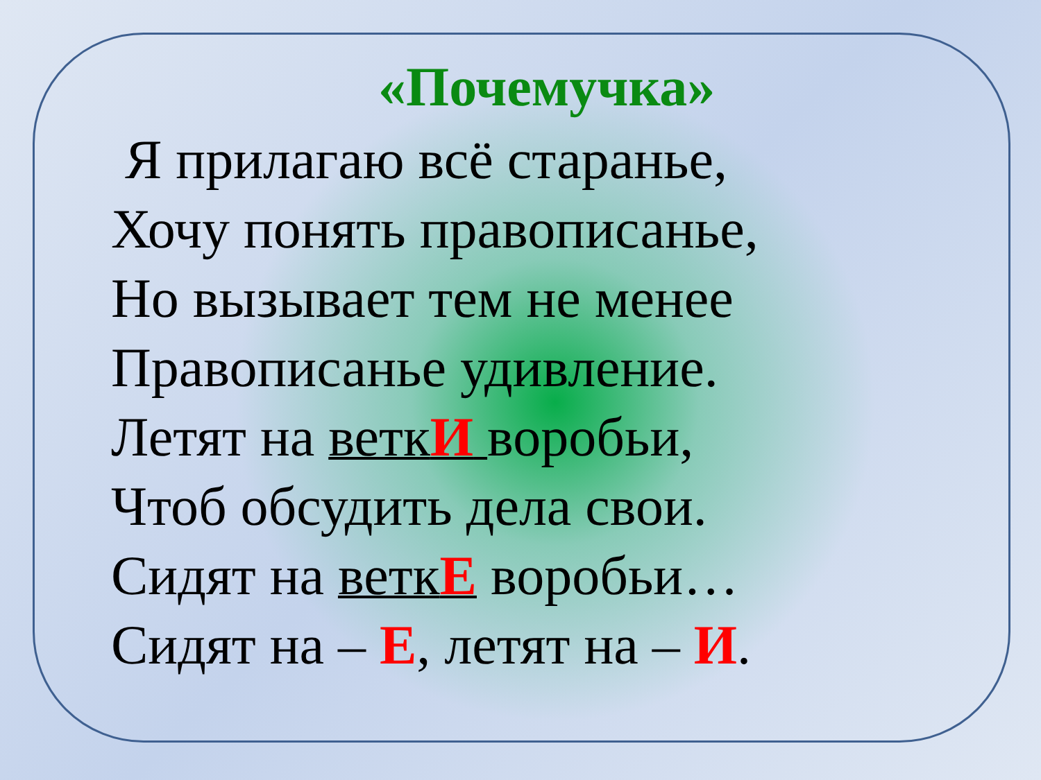«Почемучка»
Я прилагаю всё старанье,
Хочу понять правописанье,
Но вызывает тем не менее
Правописанье удивление.
Летят на веткИ воробьи,
Чтоб обсудить дела свои.
Сидят на веткЕ воробьи…
Сидят на – Е, летят на – И.